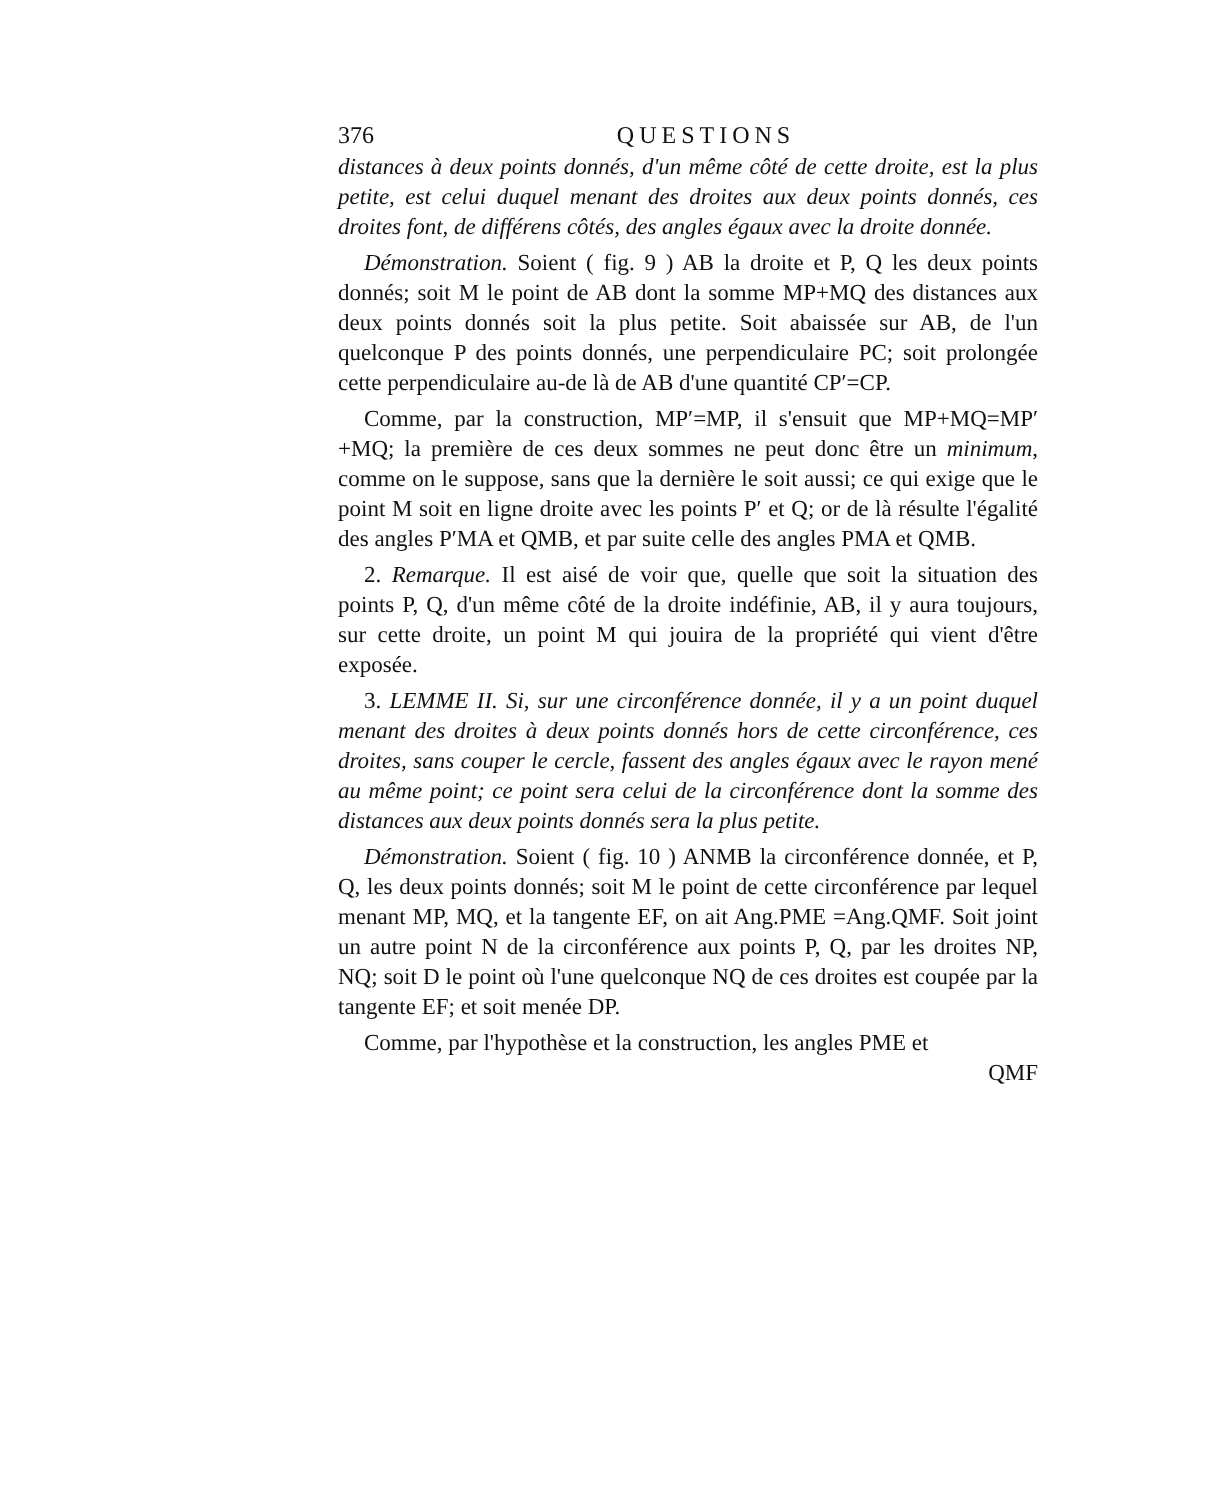376 QUESTIONS
distances à deux points donnés, d'un même côté de cette droite, est la plus petite, est celui duquel menant des droites aux deux points donnés, ces droites font, de différens côtés, des angles égaux avec la droite donnée.
Démonstration. Soient ( fig. 9 ) AB la droite et P, Q les deux points donnés; soit M le point de AB dont la somme MP+MQ des distances aux deux points donnés soit la plus petite. Soit abaissée sur AB, de l'un quelconque P des points donnés, une perpendiculaire PC; soit prolongée cette perpendiculaire au-de là de AB d'une quantité CP′=CP.
Comme, par la construction, MP′=MP, il s'ensuit que MP+MQ=MP′+MQ; la première de ces deux sommes ne peut donc être un minimum, comme on le suppose, sans que la dernière le soit aussi; ce qui exige que le point M soit en ligne droite avec les points P′ et Q; or de là résulte l'égalité des angles P′MA et QMB, et par suite celle des angles PMA et QMB.
2. Remarque. Il est aisé de voir que, quelle que soit la situation des points P, Q, d'un même côté de la droite indéfinie, AB, il y aura toujours, sur cette droite, un point M qui jouira de la propriété qui vient d'être exposée.
3. LEMME II. Si, sur une circonférence donnée, il y a un point duquel menant des droites à deux points donnés hors de cette circonférence, ces droites, sans couper le cercle, fassent des angles égaux avec le rayon mené au même point; ce point sera celui de la circonférence dont la somme des distances aux deux points donnés sera la plus petite.
Démonstration. Soient ( fig. 10 ) ANMB la circonférence donnée, et P, Q, les deux points donnés; soit M le point de cette circonférence par lequel menant MP, MQ, et la tangente EF, on ait Ang.PME =Ang.QMF. Soit joint un autre point N de la circonférence aux points P, Q, par les droites NP, NQ; soit D le point où l'une quelconque NQ de ces droites est coupée par la tangente EF; et soit menée DP.
Comme, par l'hypothèse et la construction, les angles PME et
QMF